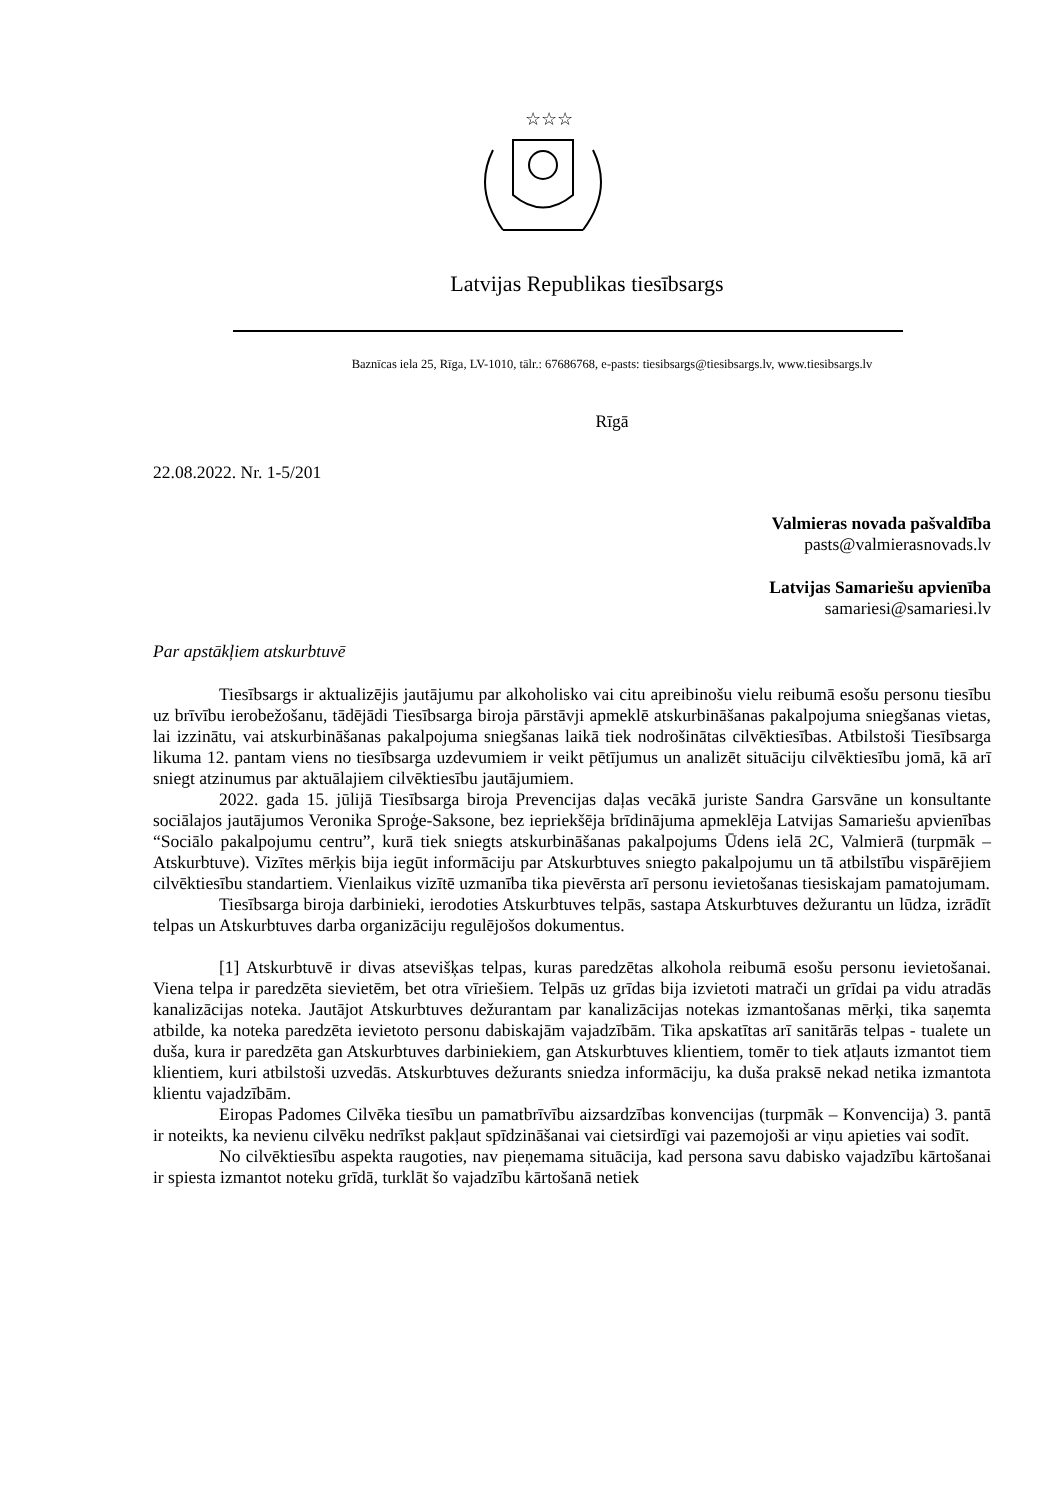☆☆☆
Latvijas Republikas tiesībsargs
Baznīcas iela 25, Rīga, LV-1010, tālr.: 67686768, e-pasts: tiesibsargs@tiesibsargs.lv, www.tiesibsargs.lv
Rīgā
22.08.2022. Nr. 1-5/201
Valmieras novada pašvaldība
pasts@valmierasnovads.lv
Latvijas Samariešu apvienība
samariesi@samariesi.lv
Par apstākļiem atskurbtuvē
Tiesībsargs ir aktualizējis jautājumu par alkoholisko vai citu apreibinošu vielu reibumā esošu personu tiesību uz brīvību ierobežošanu, tādējādi Tiesībsarga biroja pārstāvji apmeklē atskurbināšanas pakalpojuma sniegšanas vietas, lai izzinātu, vai atskurbināšanas pakalpojuma sniegšanas laikā tiek nodrošinātas cilvēktiesības. Atbilstoši Tiesībsarga likuma 12. pantam viens no tiesībsarga uzdevumiem ir veikt pētījumus un analizēt situāciju cilvēktiesību jomā, kā arī sniegt atzinumus par aktuālajiem cilvēktiesību jautājumiem.
2022. gada 15. jūlijā Tiesībsarga biroja Prevencijas daļas vecākā juriste Sandra Garsvāne un konsultante sociālajos jautājumos Veronika Sproģe-Saksone, bez iepriekšēja brīdinājuma apmeklēja Latvijas Samariešu apvienības “Sociālo pakalpojumu centru”, kurā tiek sniegts atskurbināšanas pakalpojums Ūdens ielā 2C, Valmierā (turpmāk – Atskurbtuve). Vizītes mērķis bija iegūt informāciju par Atskurbtuves sniegto pakalpojumu un tā atbilstību vispārējiem cilvēktiesību standartiem. Vienlaikus vizītē uzmanība tika pievērsta arī personu ievietošanas tiesiskajam pamatojumam.
Tiesībsarga biroja darbinieki, ierodoties Atskurbtuves telpās, sastapa Atskurbtuves dežurantu un lūdza, izrādīt telpas un Atskurbtuves darba organizāciju regulējošos dokumentus.
[1] Atskurbtuvē ir divas atsevišķas telpas, kuras paredzētas alkohola reibumā esošu personu ievietošanai. Viena telpa ir paredzēta sievietēm, bet otra vīriešiem. Telpās uz grīdas bija izvietoti matrači un grīdai pa vidu atradās kanalizācijas noteka. Jautājot Atskurbtuves dežurantam par kanalizācijas notekas izmantošanas mērķi, tika saņemta atbilde, ka noteka paredzēta ievietoto personu dabiskajām vajadzībām. Tika apskatītas arī sanitārās telpas - tualete un duša, kura ir paredzēta gan Atskurbtuves darbiniekiem, gan Atskurbtuves klientiem, tomēr to tiek atļauts izmantot tiem klientiem, kuri atbilstoši uzvedās. Atskurbtuves dežurants sniedza informāciju, ka duša praksē nekad netika izmantota klientu vajadzībām.
Eiropas Padomes Cilvēka tiesību un pamatbrīvību aizsardzības konvencijas (turpmāk – Konvencija) 3. pantā ir noteikts, ka nevienu cilvēku nedrīkst pakļaut spīdzināšanai vai cietsirdīgi vai pazemojoši ar viņu apieties vai sodīt.
No cilvēktiesību aspekta raugoties, nav pieņemama situācija, kad persona savu dabisko vajadzību kārtošanai ir spiesta izmantot noteku grīdā, turklāt šo vajadzību kārtošanā netiek